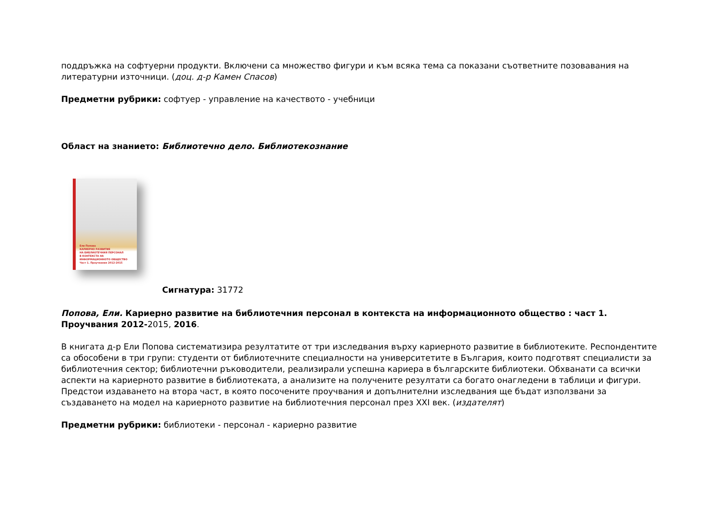поддръжка на софтуерни продукти. Включени са множество фигури и към всяка тема са показани съответните позовавания на литературни източници. (доц. д-р Камен Спасов)
Предметни рубрики: софтуер - управление на качеството - учебници
Област на знанието: Библиотечно дело. Библиотекознание
Ели Попова
КАРИЕРНО РАЗВИТИЕ
НА БИБЛИОТЕЧНИЯ ПЕРСОНАЛ
В КОНТЕКСТА НА
ИНФОРМАЦИОННОТО ОБЩЕСТВО
Част 1. Проучвания 2012-2015
Сигнатура: 31772
Попова, Ели. Кариерно развитие на библиотечния персонал в контекста на информационното общество : част 1. Проучвания 2012-2015, 2016.
В книгата д-р Ели Попова систематизира резултатите от три изследвания върху кариерното развитие в библиотеките. Респондентите са обособени в три групи: студенти от библиотечните специалности на университетите в България, които подготвят специалисти за библиотечния сектор; библиотечни ръководители, реализирали успешна кариера в българските библиотеки. Обхванати са всички аспекти на кариерното развитие в библиотеката, а анализите на получените резултати са богато онагледени в таблици и фигури. Предстои издаването на втора част, в която посочените проучвания и допълнителни изследвания ще бъдат използвани за създаването на модел на кариерното развитие на библиотечния персонал през XXI век. (издателят)
Предметни рубрики: библиотеки - персонал - кариерно развитие